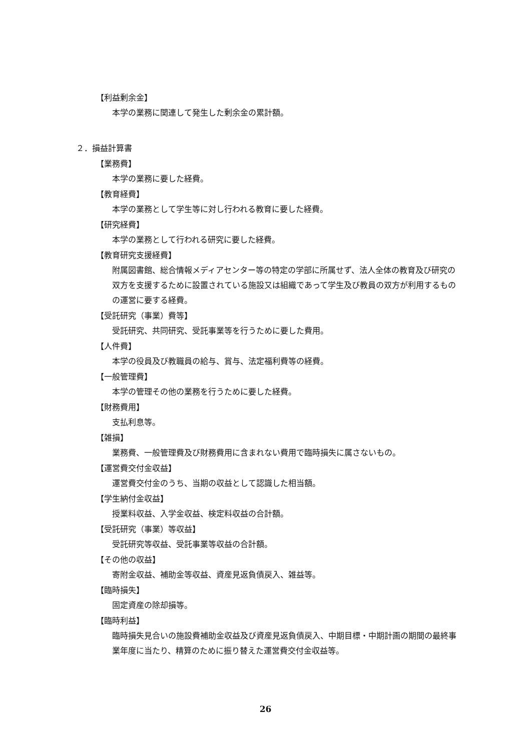【利益剰余金】
本学の業務に関連して発生した剰余金の累計額。
２．損益計算書
【業務費】
本学の業務に要した経費。
【教育経費】
本学の業務として学生等に対し行われる教育に要した経費。
【研究経費】
本学の業務として行われる研究に要した経費。
【教育研究支援経費】
附属図書館、総合情報メディアセンター等の特定の学部に所属せず、法人全体の教育及び研究の双方を支援するために設置されている施設又は組織であって学生及び教員の双方が利用するものの運営に要する経費。
【受託研究（事業）費等】
受託研究、共同研究、受託事業等を行うために要した費用。
【人件費】
本学の役員及び教職員の給与、賞与、法定福利費等の経費。
【一般管理費】
本学の管理その他の業務を行うために要した経費。
【財務費用】
支払利息等。
【雑損】
業務費、一般管理費及び財務費用に含まれない費用で臨時損失に属さないもの。
【運営費交付金収益】
運営費交付金のうち、当期の収益として認識した相当額。
【学生納付金収益】
授業料収益、入学金収益、検定料収益の合計額。
【受託研究（事業）等収益】
受託研究等収益、受託事業等収益の合計額。
【その他の収益】
寄附金収益、補助金等収益、資産見返負債戻入、雑益等。
【臨時損失】
固定資産の除却損等。
【臨時利益】
臨時損失見合いの施設費補助金収益及び資産見返負債戻入、中期目標・中期計画の期間の最終事業年度に当たり、精算のために振り替えた運営費交付金収益等。
26